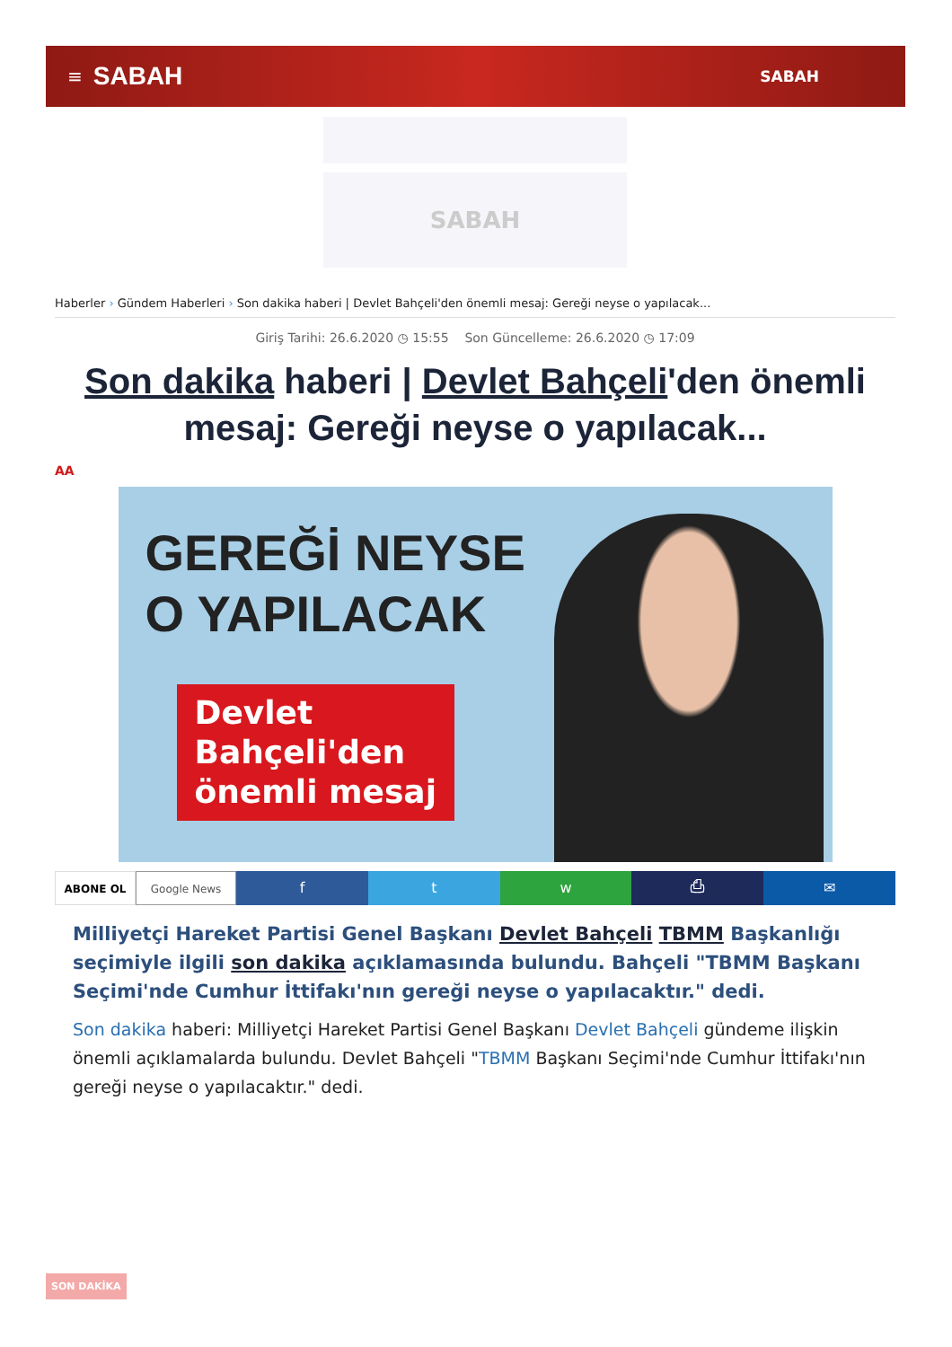≡ SABAH SABAH
SABAH
Haberler › Gündem Haberleri › Son dakika haberi | Devlet Bahçeli'den önemli mesaj: Gereği neyse o yapılacak...
Giriş Tarihi: 26.6.2020 ◷ 15:55 Son Güncelleme: 26.6.2020 ◷ 17:09
Son dakika haberi | Devlet Bahçeli'den önemli mesaj: Gereği neyse o yapılacak...
AA
GEREĞİ NEYSE
O YAPILACAK
Devlet
Bahçeli'den
önemli mesaj
ABONE OL Google News
f t w ⎙ ✉
Milliyetçi Hareket Partisi Genel Başkanı Devlet Bahçeli TBMM Başkanlığı seçimiyle ilgili son dakika açıklamasında bulundu. Bahçeli "TBMM Başkanı Seçimi'nde Cumhur İttifakı'nın gereği neyse o yapılacaktır." dedi.
Son dakika haberi: Milliyetçi Hareket Partisi Genel Başkanı Devlet Bahçeli gündeme ilişkin önemli açıklamalarda bulundu. Devlet Bahçeli "TBMM Başkanı Seçimi'nde Cumhur İttifakı'nın gereği neyse o yapılacaktır." dedi.
SON DAKİKA